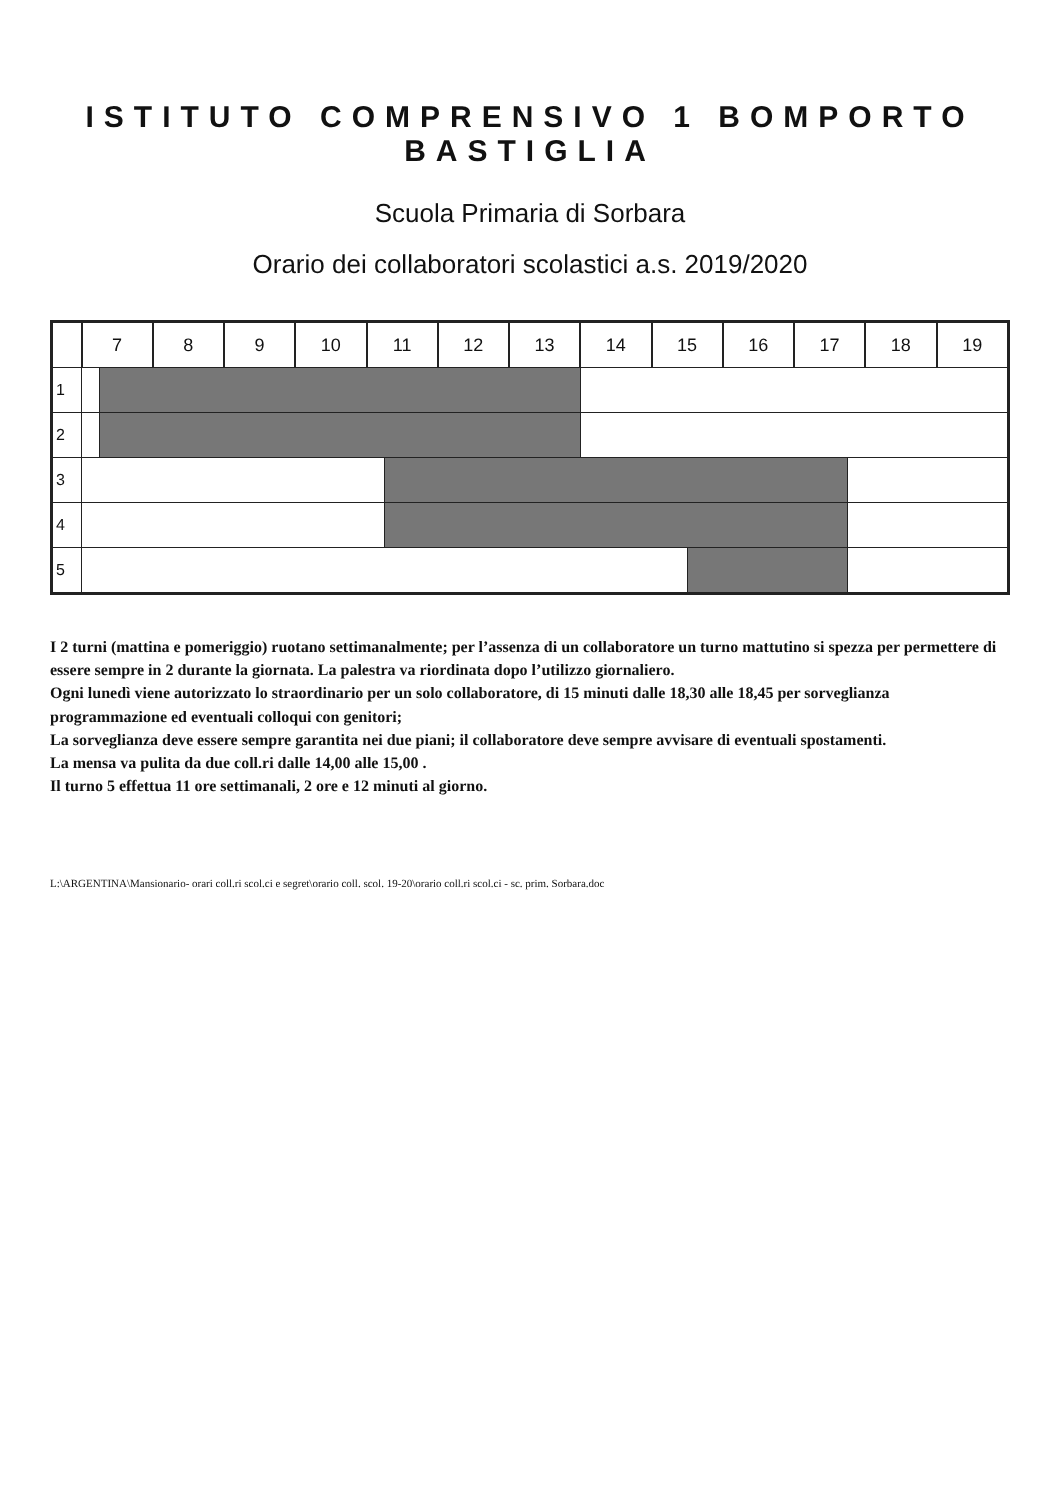ISTITUTO COMPRENSIVO 1 BOMPORTO BASTIGLIA
Scuola Primaria di Sorbara
Orario dei collaboratori scolastici a.s. 2019/2020
| | 7 | | 8 | 9 | 10 | 11 | | 12 | 13 | 14 | 15 | | 16 | 17 | | 18 | 19 |
| --- | --- | --- | --- | --- | --- | --- | --- | --- | --- | --- | --- | --- | --- | --- | --- | --- | --- |
| 1 | | | | | | | | | | | | | | | | | |
| 2 | | | | | | | | | | | | | | | | | |
| 3 | | | | | | | | | | | | | | | | | |
| 4 | | | | | | | | | | | | | | | | | |
| 5 | | | | | | | | | | | | | | | | | |
I 2 turni (mattina e pomeriggio) ruotano settimanalmente; per l’assenza di un collaboratore un turno mattutino si spezza per permettere di essere sempre in 2 durante la giornata. La palestra va riordinata dopo l’utilizzo giornaliero.
Ogni lunedì viene autorizzato lo straordinario per un solo collaboratore, di 15 minuti dalle 18,30 alle 18,45 per sorveglianza programmazione ed eventuali colloqui con genitori;
La sorveglianza deve essere sempre garantita nei due piani; il collaboratore deve sempre avvisare di eventuali spostamenti.
La mensa va pulita da due coll.ri dalle 14,00 alle 15,00 .
Il turno 5 effettua 11 ore settimanali, 2 ore e 12 minuti al giorno.
L:\ARGENTINA\Mansionario- orari coll.ri scol.ci e segret\orario coll. scol. 19-20\orario coll.ri scol.ci - sc. prim. Sorbara.doc